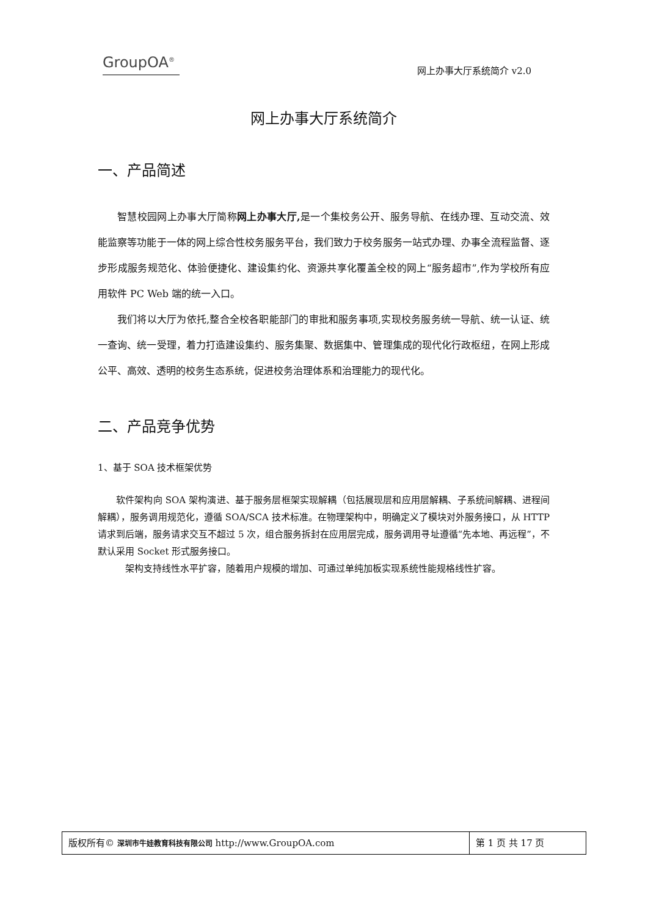GroupOA<sup>®</sup> 网上办事大厅系统简介 v2.0
网上办事大厅系统简介
一、产品简述
智慧校园网上办事大厅简称网上办事大厅, 是一个集校务公开、服务导航、在线办理、互动交流、效能监察等功能于一体的网上综合性校务服务平台，我们致力于校务服务一站式办理、办事全流程监督、逐步形成服务规范化、体验便捷化、建设集约化、资源共享化覆盖全校的网上“服务超市”,作为学校所有应用软件 PC Web 端的统一入口。
我们将以大厅为依托,整合全校各职能部门的审批和服务事项,实现校务服务统一导航、统一认证、统一查询、统一受理，着力打造建设集约、服务集聚、数据集中、管理集成的现代化行政枢纽，在网上形成公平、高效、透明的校务生态系统，促进校务治理体系和治理能力的现代化。
二、产品竞争优势
1、基于 SOA 技术框架优势
软件架构向 SOA 架构演进、基于服务层框架实现解耦（包括展现层和应用层解耦、子系统间解耦、进程间解耦），服务调用规范化，遵循 SOA/SCA 技术标准。在物理架构中，明确定义了模块对外服务接口，从 HTTP 请求到后端，服务请求交互不超过 5 次，组合服务拆封在应用层完成，服务调用寻址遵循“先本地、再远程”，不默认采用 Socket 形式服务接口。
架构支持线性水平扩容，随着用户规模的增加、可通过单纯加板实现系统性能规格线性扩容。
| 版权所有© 深圳市牛娃教育科技有限公司 http://www.GroupOA.com | 第 1 页 共 17 页 |